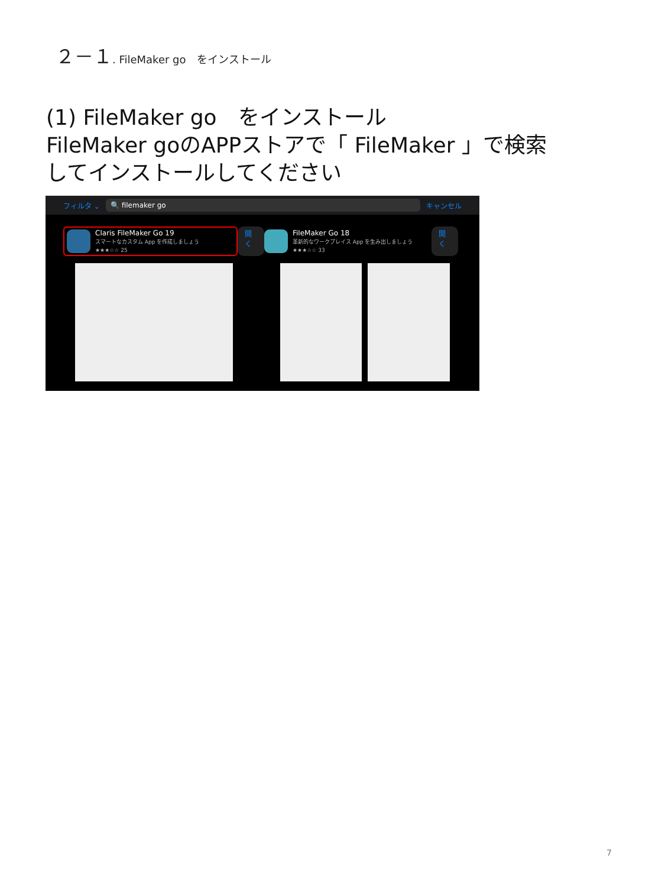２－１. FileMaker go　をインストール
(1) FileMaker go　をインストール
FileMaker goのAPPストアで「 FileMaker 」で検索
してインストールしてください
フィルタ ⌄ 🔍 filemaker go キャンセル
Claris FileMaker Go 19
スマートなカスタム App を作成しましょう
★★★☆☆ 25
開く
FileMaker Go 18
革新的なワークプレイス App を生み出しましょう
★★★☆☆ 33
開く
7